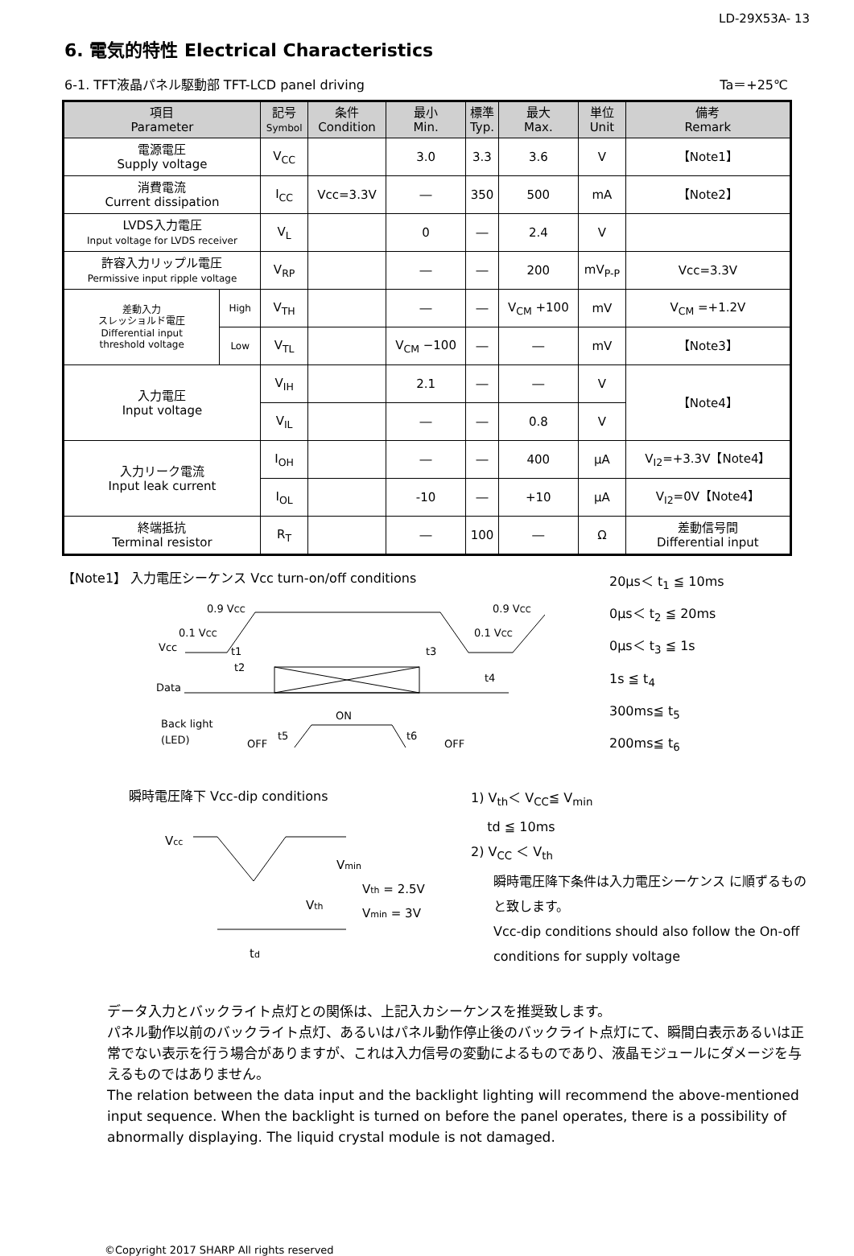LD-29X53A- 13
6. 電気的特性 Electrical Characteristics
6-1. TFT液晶パネル駆動部 TFT-LCD panel driving Ta＝+25℃
| 項目 Parameter | | 記号 Symbol | 条件 Condition | 最小 Min. | 標準 Typ. | 最大 Max. | 単位 Unit | 備考 Remark |
| --- | --- | --- | --- | --- | --- | --- | --- | --- |
| 電源電圧 Supply voltage | | V<sub>CC</sub> | | 3.0 | 3.3 | 3.6 | V | 【Note1】 |
| 消費電流 Current dissipation | | I<sub>CC</sub> | Vcc=3.3V | ― | 350 | 500 | mA | 【Note2】 |
| LVDS入力電圧 Input voltage for LVDS receiver | | V<sub>L</sub> | | 0 | ― | 2.4 | V | |
| 許容入力リップル電圧 Permissive input ripple voltage | | V<sub>RP</sub> | | ― | ― | 200 | mV<sub>P-P</sub> | Vcc=3.3V |
| 差動入力 スレッショルド電圧 Differential input threshold voltage | High | V<sub>TH</sub> | | ― | ― | V<sub>CM</sub> +100 | mV | V<sub>CM</sub> =+1.2V |
| | Low | V<sub>TL</sub> | | V<sub>CM</sub> −100 | ― | ― | mV | 【Note3】 |
| 入力電圧 Input voltage | | V<sub>IH</sub> | | 2.1 | ― | ― | V | 【Note4】 |
| | | V<sub>IL</sub> | | ― | ― | 0.8 | V | |
| 入力リーク電流 Input leak current | | I<sub>OH</sub> | | ― | ― | 400 | μA | V<sub>I2</sub>=+3.3V【Note4】 |
| | | I<sub>OL</sub> | | -10 | ― | +10 | μA | V<sub>I2</sub>=0V【Note4】 |
| 終端抵抗 Terminal resistor | | R<sub>T</sub> | | ― | 100 | ― | Ω | 差動信号間 Differential input |
【Note1】 入力電圧シーケンス Vcc turn-on/off conditions
0.9 VCC
0.9 VCC
0.1 VCC
0.1 VCC
Vcc
Data
t2
t3
t4
t1
Back light
(LED)
OFF
ON
OFF
t5
t6
20μs＜ t<sub>1</sub> ≦ 10ms
0μs＜ t<sub>2</sub> ≦ 20ms
0μs＜ t<sub>3</sub> ≦ 1s
1s ≦ t<sub>4</sub>
300ms≦ t<sub>5</sub>
200ms≦ t<sub>6</sub>
瞬時電圧降下 Vcc-dip conditions
Vcc
Vmin
Vth
Vth = 2.5V
Vmin = 3V
td
1) V<sub>th</sub>＜ V<sub>CC</sub>≦ V<sub>min</sub>
td ≦ 10ms
2) V<sub>CC</sub> ＜ V<sub>th</sub>
瞬時電圧降下条件は入力電圧シーケンス に順ずるものと致します。
Vcc-dip conditions should also follow the On-off conditions for supply voltage
データ入力とバックライト点灯との関係は、上記入カシーケンスを推奨致します。
パネル動作以前のバックライト点灯、あるいはパネル動作停止後のバックライト点灯にて、瞬間白表示あるいは正常でない表示を行う場合がありますが、これは入力信号の変動によるものであり、液晶モジュールにダメージを与えるものではありません。
The relation between the data input and the backlight lighting will recommend the above-mentioned input sequence. When the backlight is turned on before the panel operates, there is a possibility of abnormally displaying. The liquid crystal module is not damaged.
©Copyright 2017 SHARP All rights reserved